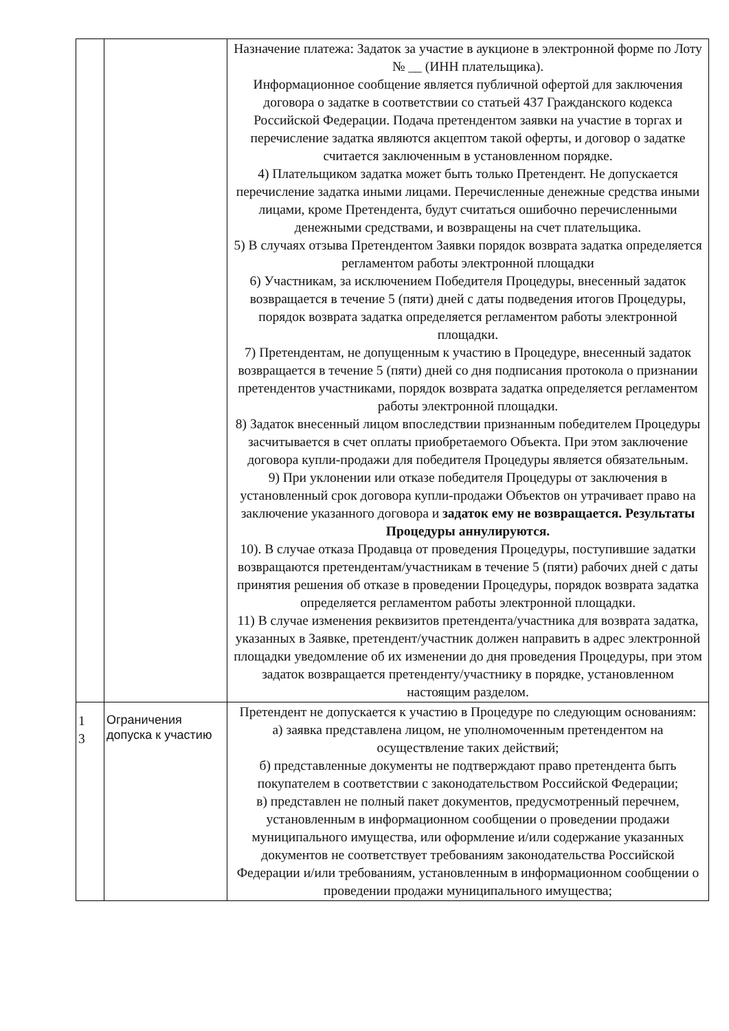| | | Назначение платежа: Задаток за участие в аукционе в электронной форме по Лоту № __ (ИНН плательщика). Информационное сообщение является публичной офертой для заключения договора о задатке в соответствии со статьей 437 Гражданского кодекса Российской Федерации. Подача претендентом заявки на участие в торгах и перечисление задатка являются акцептом такой оферты, и договор о задатке считается заключенным в установленном порядке. 4) Плательщиком задатка может быть только Претендент. Не допускается перечисление задатка иными лицами. Перечисленные денежные средства иными лицами, кроме Претендента, будут считаться ошибочно перечисленными денежными средствами, и возвращены на счет плательщика. 5) В случаях отзыва Претендентом Заявки порядок возврата задатка определяется регламентом работы электронной площадки 6) Участникам, за исключением Победителя Процедуры, внесенный задаток возвращается в течение 5 (пяти) дней с даты подведения итогов Процедуры, порядок возврата задатка определяется регламентом работы электронной площадки. 7) Претендентам, не допущенным к участию в Процедуре, внесенный задаток возвращается в течение 5 (пяти) дней со дня подписания протокола о признании претендентов участниками, порядок возврата задатка определяется регламентом работы электронной площадки. 8) Задаток внесенный лицом впоследствии признанным победителем Процедуры засчитывается в счет оплаты приобретаемого Объекта. При этом заключение договора купли-продажи для победителя Процедуры является обязательным. 9) При уклонении или отказе победителя Процедуры от заключения в установленный срок договора купли-продажи Объектов он утрачивает право на заключение указанного договора и задаток ему не возвращается. Результаты Процедуры аннулируются. 10). В случае отказа Продавца от проведения Процедуры, поступившие задатки возвращаются претендентам/участникам в течение 5 (пяти) рабочих дней с даты принятия решения об отказе в проведении Процедуры, порядок возврата задатка определяется регламентом работы электронной площадки. 11) В случае изменения реквизитов претендента/участника для возврата задатка, указанных в Заявке, претендент/участник должен направить в адрес электронной площадки уведомление об их изменении до дня проведения Процедуры, при этом задаток возвращается претенденту/участнику в порядке, установленном настоящим разделом. |
| 1 3 | Ограничения допуска к участию | Претендент не допускается к участию в Процедуре по следующим основаниям: а) заявка представлена лицом, не уполномоченным претендентом на осуществление таких действий; б) представленные документы не подтверждают право претендента быть покупателем в соответствии с законодательством Российской Федерации; в) представлен не полный пакет документов, предусмотренный перечнем, установленным в информационном сообщении о проведении продажи муниципального имущества, или оформление и/или содержание указанных документов не соответствует требованиям законодательства Российской Федерации и/или требованиям, установленным в информационном сообщении о проведении продажи муниципального имущества; |